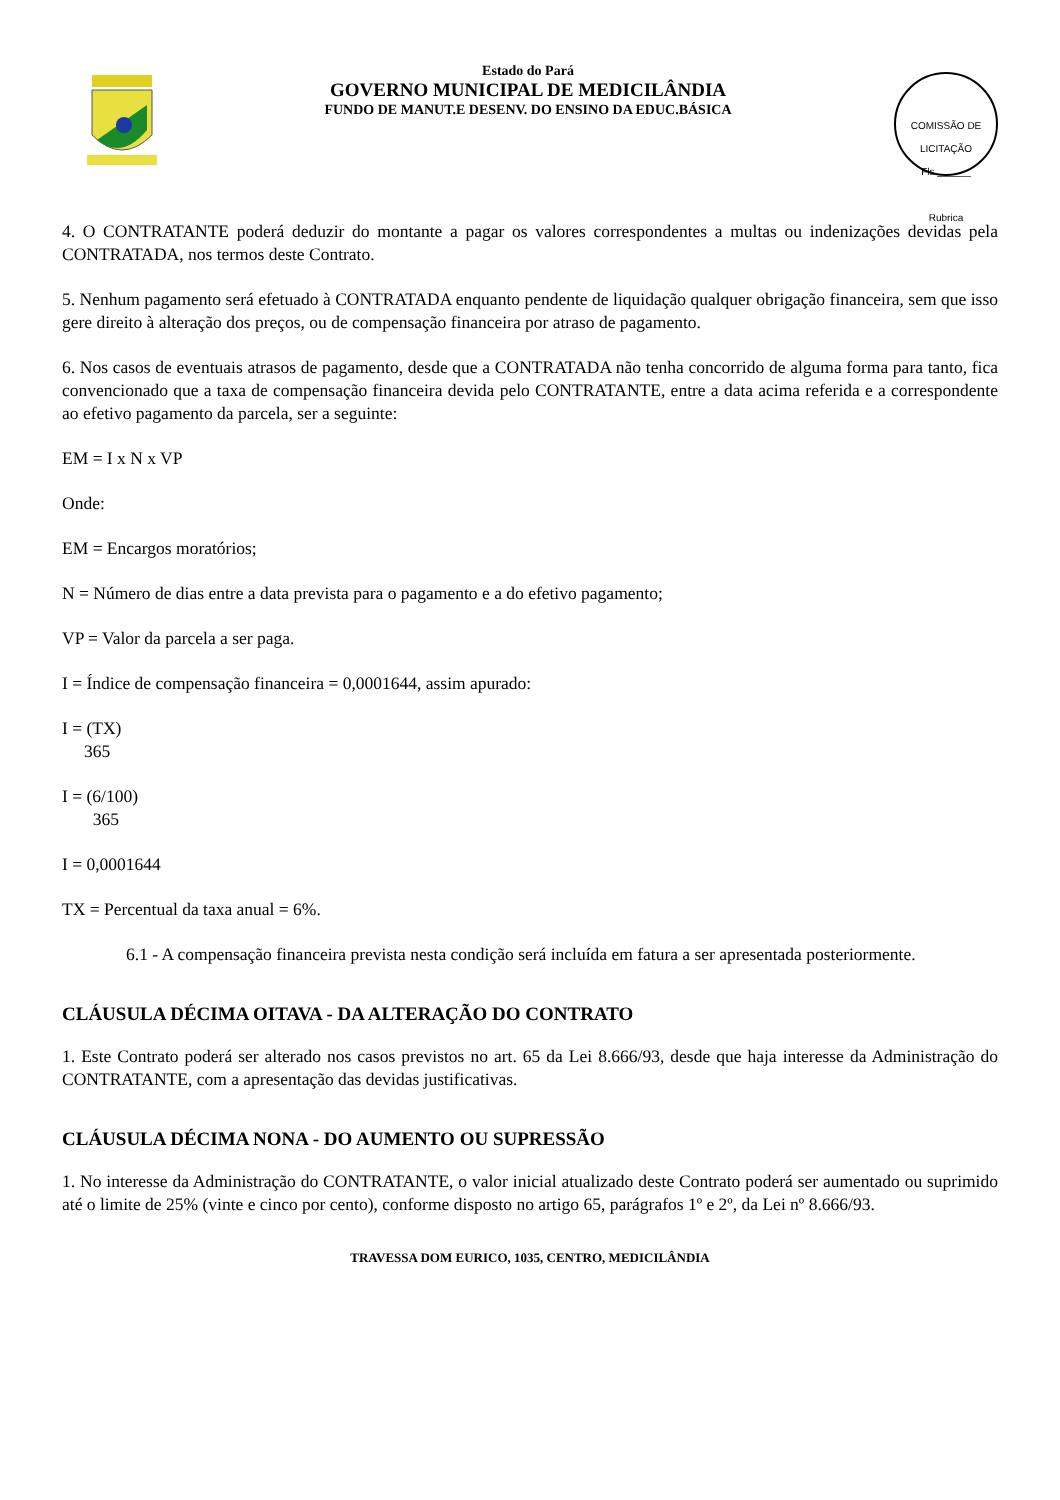Estado do Pará
GOVERNO MUNICIPAL DE MEDICILÂNDIA
FUNDO DE MANUT.E DESENV. DO ENSINO DA EDUC.BÁSICA
COMISSÃO DE LICITAÇÃO
Fls.______
Rubrica
4. O CONTRATANTE poderá deduzir do montante a pagar os valores correspondentes a multas ou indenizações devidas pela CONTRATADA, nos termos deste Contrato.
5. Nenhum pagamento será efetuado à CONTRATADA enquanto pendente de liquidação qualquer obrigação financeira, sem que isso gere direito à alteração dos preços, ou de compensação financeira por atraso de pagamento.
6. Nos casos de eventuais atrasos de pagamento, desde que a CONTRATADA não tenha concorrido de alguma forma para tanto, fica convencionado que a taxa de compensação financeira devida pelo CONTRATANTE, entre a data acima referida e a correspondente ao efetivo pagamento da parcela, ser a seguinte:
EM = I x N x VP
Onde:
EM = Encargos moratórios;
N = Número de dias entre a data prevista para o pagamento e a do efetivo pagamento;
VP = Valor da parcela a ser paga.
I = Índice de compensação financeira = 0,0001644, assim apurado:
I = (TX)
365
I = (6/100)
365
I = 0,0001644
TX = Percentual da taxa anual = 6%.
6.1 - A compensação financeira prevista nesta condição será incluída em fatura a ser apresentada posteriormente.
CLÁUSULA DÉCIMA OITAVA - DA ALTERAÇÃO DO CONTRATO
1. Este Contrato poderá ser alterado nos casos previstos no art. 65 da Lei 8.666/93, desde que haja interesse da Administração do CONTRATANTE, com a apresentação das devidas justificativas.
CLÁUSULA DÉCIMA NONA - DO AUMENTO OU SUPRESSÃO
1. No interesse da Administração do CONTRATANTE, o valor inicial atualizado deste Contrato poderá ser aumentado ou suprimido até o limite de 25% (vinte e cinco por cento), conforme disposto no artigo 65, parágrafos 1º e 2º, da Lei nº 8.666/93.
TRAVESSA DOM EURICO, 1035, CENTRO, MEDICILÂNDIA